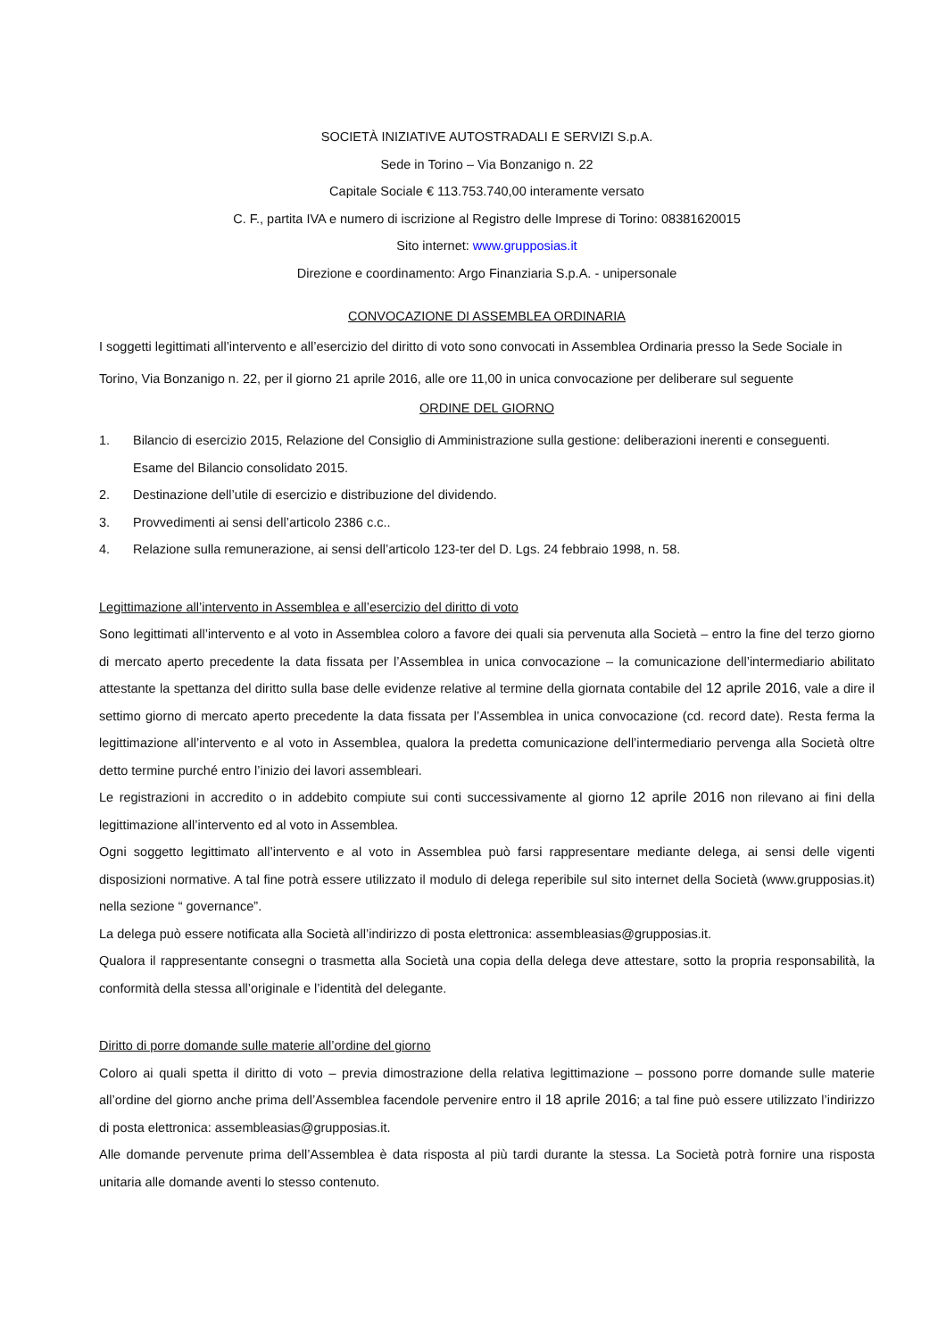SOCIETÀ INIZIATIVE AUTOSTRADALI E SERVIZI S.p.A.
Sede in Torino – Via Bonzanigo n. 22
Capitale Sociale € 113.753.740,00 interamente versato
C. F., partita IVA e numero di iscrizione al Registro delle Imprese di Torino: 08381620015
Sito internet: www.grupposias.it
Direzione e coordinamento: Argo Finanziaria S.p.A. - unipersonale
CONVOCAZIONE DI ASSEMBLEA ORDINARIA
I soggetti legittimati all’intervento e all’esercizio del diritto di voto sono convocati in Assemblea Ordinaria presso la Sede Sociale in Torino, Via Bonzanigo n. 22, per il giorno 21 aprile 2016, alle ore 11,00 in unica convocazione per deliberare sul seguente
ORDINE DEL GIORNO
1. Bilancio di esercizio 2015, Relazione del Consiglio di Amministrazione sulla gestione: deliberazioni inerenti e conseguenti.
Esame del Bilancio consolidato 2015.
2. Destinazione dell’utile di esercizio e distribuzione del dividendo.
3. Provvedimenti ai sensi dell’articolo 2386 c.c..
4. Relazione sulla remunerazione, ai sensi dell’articolo 123-ter del D. Lgs. 24 febbraio 1998, n. 58.
Legittimazione all’intervento in Assemblea e all’esercizio del diritto di voto
Sono legittimati all’intervento e al voto in Assemblea coloro a favore dei quali sia pervenuta alla Società – entro la fine del terzo giorno di mercato aperto precedente la data fissata per l’Assemblea in unica convocazione – la comunicazione dell’intermediario abilitato attestante la spettanza del diritto sulla base delle evidenze relative al termine della giornata contabile del 12 aprile 2016, vale a dire il settimo giorno di mercato aperto precedente la data fissata per l’Assemblea in unica convocazione (cd. record date). Resta ferma la legittimazione all’intervento e al voto in Assemblea, qualora la predetta comunicazione dell’intermediario pervenga alla Società oltre detto termine purché entro l’inizio dei lavori assembleari.
Le registrazioni in accredito o in addebito compiute sui conti successivamente al giorno 12 aprile 2016 non rilevano ai fini della legittimazione all’intervento ed al voto in Assemblea.
Ogni soggetto legittimato all’intervento e al voto in Assemblea può farsi rappresentare mediante delega, ai sensi delle vigenti disposizioni normative. A tal fine potrà essere utilizzato il modulo di delega reperibile sul sito internet della Società (www.grupposias.it) nella sezione “ governance”.
La delega può essere notificata alla Società all’indirizzo di posta elettronica: assembleasias@grupposias.it.
Qualora il rappresentante consegni o trasmetta alla Società una copia della delega deve attestare, sotto la propria responsabilità, la conformità della stessa all’originale e l’identità del delegante.
Diritto di porre domande sulle materie all’ordine del giorno
Coloro ai quali spetta il diritto di voto – previa dimostrazione della relativa legittimazione – possono porre domande sulle materie all’ordine del giorno anche prima dell’Assemblea facendole pervenire entro il 18 aprile 2016; a tal fine può essere utilizzato l’indirizzo di posta elettronica: assembleasias@grupposias.it.
Alle domande pervenute prima dell’Assemblea è data risposta al più tardi durante la stessa. La Società potrà fornire una risposta unitaria alle domande aventi lo stesso contenuto.